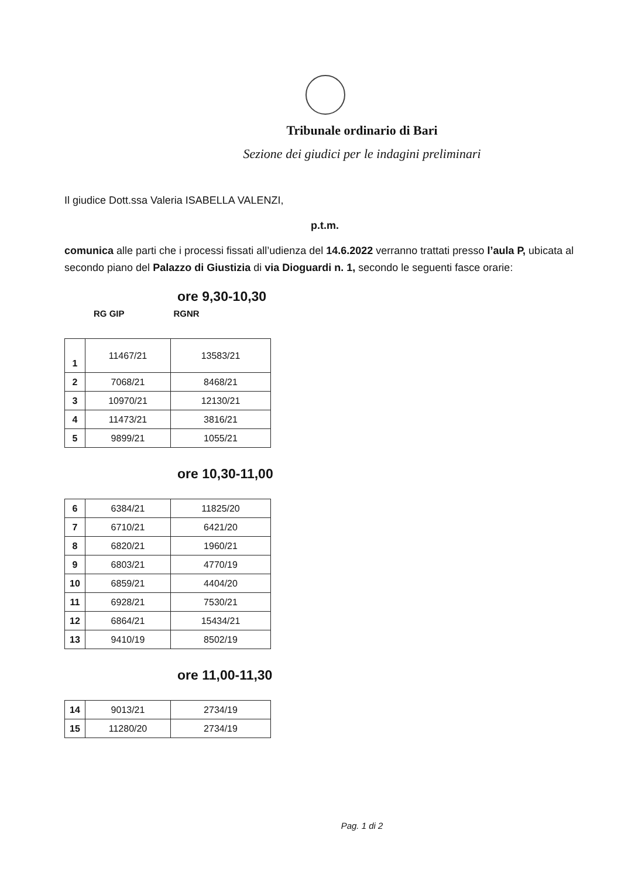Tribunale ordinario di Bari
Sezione dei giudici per le indagini preliminari
Il giudice Dott.ssa Valeria ISABELLA VALENZI,
p.t.m.
comunica alle parti che i processi fissati all’udienza del 14.6.2022 verranno trattati presso l’aula P, ubicata al secondo piano del Palazzo di Giustizia di via Dioguardi n. 1, secondo le seguenti fasce orarie:
ore 9,30-10,30
RG GIP RGNR
| 1 | 11467/21 | 13583/21 |
| 2 | 7068/21 | 8468/21 |
| 3 | 10970/21 | 12130/21 |
| 4 | 11473/21 | 3816/21 |
| 5 | 9899/21 | 1055/21 |
ore 10,30-11,00
| 6 | 6384/21 | 11825/20 |
| 7 | 6710/21 | 6421/20 |
| 8 | 6820/21 | 1960/21 |
| 9 | 6803/21 | 4770/19 |
| 10 | 6859/21 | 4404/20 |
| 11 | 6928/21 | 7530/21 |
| 12 | 6864/21 | 15434/21 |
| 13 | 9410/19 | 8502/19 |
ore 11,00-11,30
| 14 | 9013/21 | 2734/19 |
| 15 | 11280/20 | 2734/19 |
Pag. 1 di 2